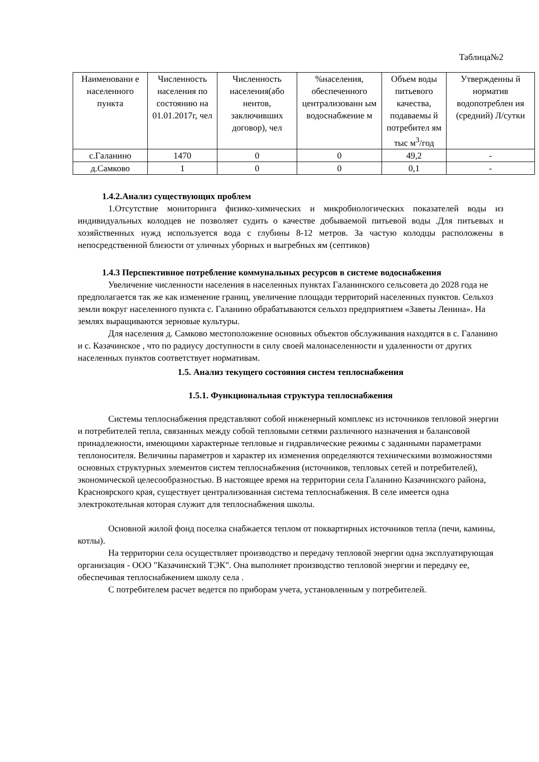Таблица№2
| Наименовани е населенного пункта | Численность населения по состоянию на 01.01.2017г, чел | Численность населения(або нентов, заключивших договор), чел | %населения, обеспеченного централизованн ым водоснабжение м | Объем воды питьевого качества, подаваемы й потребител ям тыс м<sup>3</sup>/год | Утвержденны й норматив водопотреблен ия (средний) Л/сутки |
| с.Галанино | 1470 | 0 | 0 | 49,2 | - |
| д.Самково | 1 | 0 | 0 | 0,1 | - |
1.4.2.Анализ существующих проблем
1.Отсутствие мониторинга физико-химических и микробиологических показателей воды из индивидуальных колодцев не позволяет судить о качестве добываемой питьевой воды .Для питьевых и хозяйственных нужд используется вода с глубины 8-12 метров. За частую колодцы расположены в непосредственной близости от уличных уборных и выгребных ям (септиков)
1.4.3 Перспективное потребление коммунальных ресурсов в системе водоснабжения
Увеличение численности населения в населенных пунктах Галанинского сельсовета до 2028 года не предполагается так же как изменение границ, увеличение площади территорий населенных пунктов. Сельхоз земли вокруг населенного пункта с. Галанино обрабатываются сельхоз предприятием «Заветы Ленина». На землях выращиваются зерновые культуры.
Для населения д. Самково местоположение основных объектов обслуживания находятся в с. Галанино и с. Казачинское , что по радиусу доступности в силу своей малонаселенности и удаленности от других населенных пунктов соответствует нормативам.
1.5. Анализ текущего состояния систем теплоснабжения
1.5.1. Функциональная структура теплоснабжения
Системы теплоснабжения представляют собой инженерный комплекс из источников тепловой энергии и потребителей тепла, связанных между собой тепловыми сетями различного назначения и балансовой принадлежности, имеющими характерные тепловые и гидравлические режимы с заданными параметрами теплоносителя. Величины параметров и характер их изменения определяются техническими возможностями основных структурных элементов систем теплоснабжения (источников, тепловых сетей и потребителей), экономической целесообразностью. В настоящее время на территории села Галанино Казачинского района, Красноярского края, существует централизованная система теплоснабжения. В селе имеется одна электрокотельная которая служит для теплоснабжения школы.
Основной жилой фонд поселка снабжается теплом от поквартирных источников тепла (печи, камины, котлы).
На территории села осуществляет производство и передачу тепловой энергии одна эксплуатирующая организация - ООО "Казачинский ТЭК". Она выполняет производство тепловой энергии и передачу ее, обеспечивая теплоснабжением школу села .
С потребителем расчет ведется по приборам учета, установленным у потребителей.